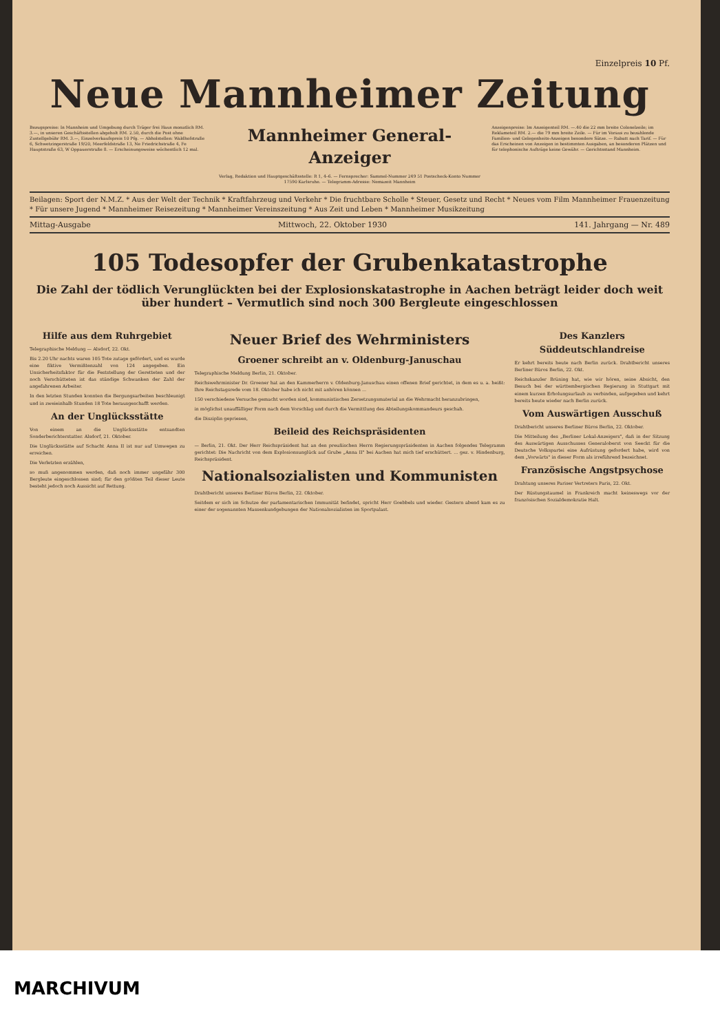Einzelpreis 10 Pf.
Neue Mannheimer Zeitung
Bezugspreise: In Mannheim und Umgebung durch Träger frei Haus monatlich RM. 3.—, in unseren Geschäftsstellen abgeholt RM. 2.50, durch die Post ohne Zustellgebühr RM. 3.—, Einzelverkaufspreis 10 Pfg. — Abholstellen: Waldhofstraße 6, Schwetzingerstraße 19/20, Meerfeldstraße 13, Ne Friedrichstraße 4, Fe Hauptstraße 63, W Oppauerstraße 8. — Erscheinungsweise wöchentlich 12 mal.
Mannheimer General-Anzeiger
Verlag, Redaktion und Hauptgeschäftsstelle: R 1, 4–6. — Fernsprecher: Sammel-Nummer 249 51 Postscheck-Konto Nummer 17590 Karlsruhe. — Telegramm-Adresse: Nemazeit Mannheim
Anzeigenpreise: Im Anzeigenteil RM. —.40 die 22 mm breite Colonelzeile; im Reklameteil RM. 2.— die 79 mm breite Zeile. — Für im Voraus zu bezahlende Familien- und Gelegenheits-Anzeigen besondere Sätze. — Rabatt nach Tarif. — Für das Erscheinen von Anzeigen in bestimmten Ausgaben, an besonderen Plätzen und für telephonische Aufträge keine Gewähr. — Gerichtsstand Mannheim.
Beilagen: Sport der N.M.Z. * Aus der Welt der Technik * Kraftfahrzeug und Verkehr * Die fruchtbare Scholle * Steuer, Gesetz und Recht * Neues vom Film Mannheimer Frauenzeitung * Für unsere Jugend * Mannheimer Reisezeitung * Mannheimer Vereinszeitung * Aus Zeit und Leben * Mannheimer Musikzeitung
Mittag-Ausgabe Mittwoch, 22. Oktober 1930 141. Jahrgang — Nr. 489
105 Todesopfer der Grubenkatastrophe
Die Zahl der tödlich Verunglückten bei der Explosionskatastrophe in Aachen beträgt leider doch weit über hundert – Vermutlich sind noch 300 Bergleute eingeschlossen
Hilfe aus dem Ruhrgebiet
Telegraphische Meldung — Alsdorf, 22. Okt.
Bis 2.20 Uhr nachts waren 105 Tote zutage gefördert, und es wurde eine fiktive Vermißtenzahl von 124 angegeben. Ein Unsicherheitsfaktor für die Feststellung der Geretteten und der noch Verschütteten ist das ständige Schwanken der Zahl der angefahrenen Arbeiter.
In den letzten Stunden konnten die Bergungsarbeiten beschleunigt und in zweieinhalb Stunden 18 Tote herausgeschafft werden.
An der Unglücksstätte
Von einem an die Unglücksstätte entsandten Sonderberichterstatter. Alsdorf, 21. Oktober.
Die Unglücksstätte auf Schacht Anna II ist nur auf Umwegen zu erreichen.
Die Verletzten erzählen,
so muß angenommen werden, daß noch immer ungefähr 300 Bergleute eingeschlossen sind; für den größten Teil dieser Leute besteht jedoch noch Aussicht auf Rettung.
Neuer Brief des Wehrministers
Groener schreibt an v. Oldenburg-Januschau
Telegraphische Meldung Berlin, 21. Oktober.
Reichswehrminister Dr. Groener hat an den Kammerherrn v. Oldenburg-Januschau einen offenen Brief gerichtet, in dem es u. a. heißt: Ihre Reichstagsrede vom 18. Oktober habe ich nicht mit anhören können ...
150 verschiedene Versuche gemacht worden sind, kommunistisches Zersetzungsmaterial an die Wehrmacht heranzubringen,
in möglichst unauffälliger Form nach dem Vorschlag und durch die Vermittlung des Abteilungskommandeurs geschah.
die Disziplin gepriesen,
Beileid des Reichspräsidenten
— Berlin, 21. Okt. Der Herr Reichspräsident hat an den preußischen Herrn Regierungspräsidenten in Aachen folgendes Telegramm gerichtet: Die Nachricht von dem Explosionsunglück auf Grube „Anna II" bei Aachen hat mich tief erschüttert. ... gez. v. Hindenburg, Reichspräsident.
Nationalsozialisten und Kommunisten
Drahtbericht unseres Berliner Büros Berlin, 22. Oktober.
Seitdem er sich im Schutze der parlamentarischen Immunität befindet, spricht Herr Goebbels und wieder. Gestern abend kam es zu einer der sogenannten Massenkundgebungen der Nationalsozialisten im Sportpalast.
Des Kanzlers Süddeutschlandreise
Er kehrt bereits heute nach Berlin zurück. Drahtbericht unseres Berliner Büros Berlin, 22. Okt.
Reichskanzler Brüning hat, wie wir hören, seine Absicht, den Besuch bei der württembergischen Regierung in Stuttgart mit einem kurzen Erholungsurlaub zu verbinden, aufgegeben und kehrt bereits heute wieder nach Berlin zurück.
Vom Auswärtigen Ausschuß
Drahtbericht unseres Berliner Büros Berlin, 22. Oktober.
Die Mitteilung des „Berliner Lokal-Anzeigers", daß in der Sitzung des Auswärtigen Ausschusses Generaloberst von Seeckt für die Deutsche Volkspartei eine Aufrüstung gefordert habe, wird von dem „Vorwärts" in dieser Form als irreführend bezeichnet.
Französische Angstpsychose
Drahtung unseres Pariser Vertreters Paris, 22. Okt.
Der Rüstungstaumel in Frankreich macht keineswegs vor der französischen Sozialdemokratie Halt.
MARCHIVUM